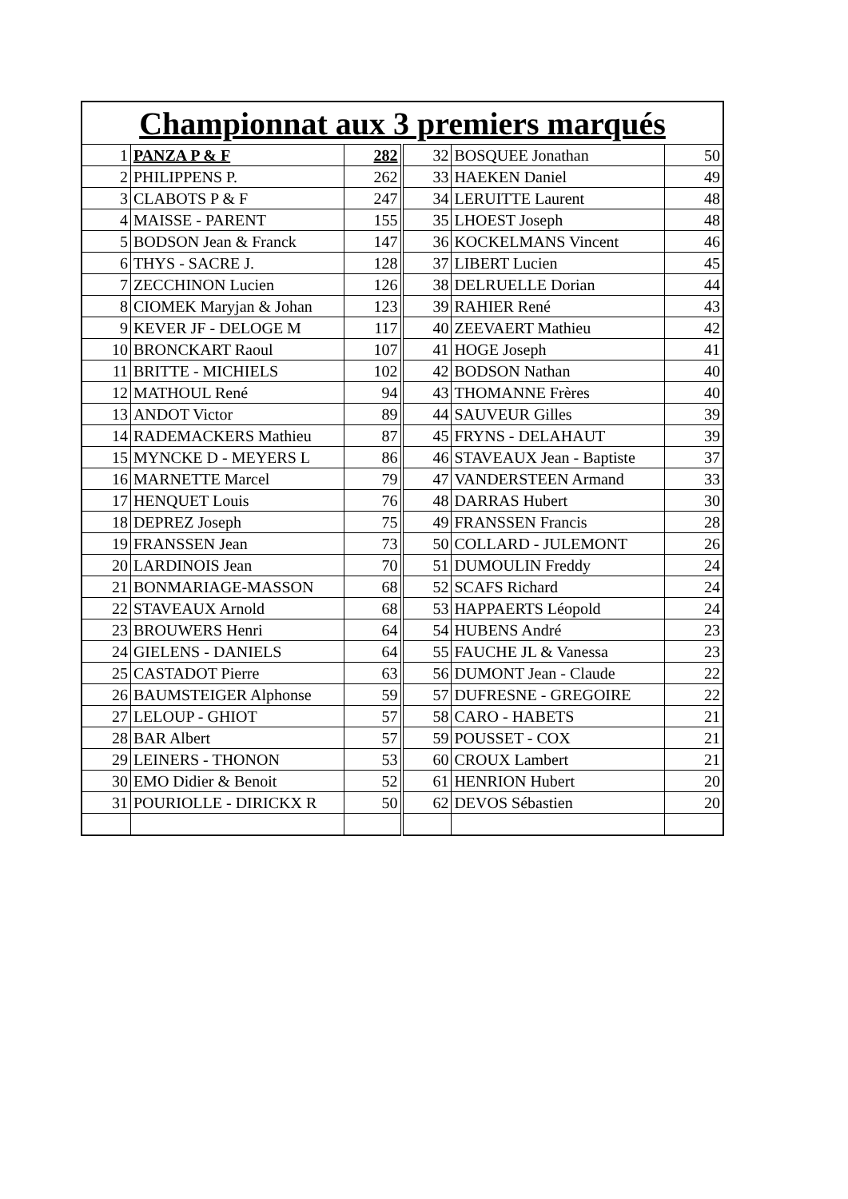| Championnat aux 3 premiers marqués | | | | | |
| --- | --- | --- | --- | --- | --- |
| 1 | PANZA P & F | 282 | 32 | BOSQUEE Jonathan | 50 |
| 2 | PHILIPPENS P. | 262 | 33 | HAEKEN Daniel | 49 |
| 3 | CLABOTS P & F | 247 | 34 | LERUITTE Laurent | 48 |
| 4 | MAISSE - PARENT | 155 | 35 | LHOEST Joseph | 48 |
| 5 | BODSON Jean & Franck | 147 | 36 | KOCKELMANS Vincent | 46 |
| 6 | THYS - SACRE J. | 128 | 37 | LIBERT Lucien | 45 |
| 7 | ZECCHINON Lucien | 126 | 38 | DELRUELLE Dorian | 44 |
| 8 | CIOMEK Maryjan & Johan | 123 | 39 | RAHIER René | 43 |
| 9 | KEVER JF - DELOGE M | 117 | 40 | ZEEVAERT Mathieu | 42 |
| 10 | BRONCKART Raoul | 107 | 41 | HOGE Joseph | 41 |
| 11 | BRITTE - MICHIELS | 102 | 42 | BODSON Nathan | 40 |
| 12 | MATHOUL René | 94 | 43 | THOMANNE Frères | 40 |
| 13 | ANDOT Victor | 89 | 44 | SAUVEUR Gilles | 39 |
| 14 | RADEMACKERS Mathieu | 87 | 45 | FRYNS - DELAHAUT | 39 |
| 15 | MYNCKE D - MEYERS L | 86 | 46 | STAVEAUX Jean - Baptiste | 37 |
| 16 | MARNETTE Marcel | 79 | 47 | VANDERSTEEN Armand | 33 |
| 17 | HENQUET Louis | 76 | 48 | DARRAS Hubert | 30 |
| 18 | DEPREZ Joseph | 75 | 49 | FRANSSEN Francis | 28 |
| 19 | FRANSSEN Jean | 73 | 50 | COLLARD - JULEMONT | 26 |
| 20 | LARDINOIS Jean | 70 | 51 | DUMOULIN Freddy | 24 |
| 21 | BONMARIAGE-MASSON | 68 | 52 | SCAFS Richard | 24 |
| 22 | STAVEAUX Arnold | 68 | 53 | HAPPAERTS Léopold | 24 |
| 23 | BROUWERS Henri | 64 | 54 | HUBENS André | 23 |
| 24 | GIELENS - DANIELS | 64 | 55 | FAUCHE JL & Vanessa | 23 |
| 25 | CASTADOT Pierre | 63 | 56 | DUMONT Jean - Claude | 22 |
| 26 | BAUMSTEIGER Alphonse | 59 | 57 | DUFRESNE - GREGOIRE | 22 |
| 27 | LELOUP - GHIOT | 57 | 58 | CARO - HABETS | 21 |
| 28 | BAR Albert | 57 | 59 | POUSSET - COX | 21 |
| 29 | LEINERS - THONON | 53 | 60 | CROUX Lambert | 21 |
| 30 | EMO Didier & Benoit | 52 | 61 | HENRION Hubert | 20 |
| 31 | POURIOLLE - DIRICKX R | 50 | 62 | DEVOS Sébastien | 20 |